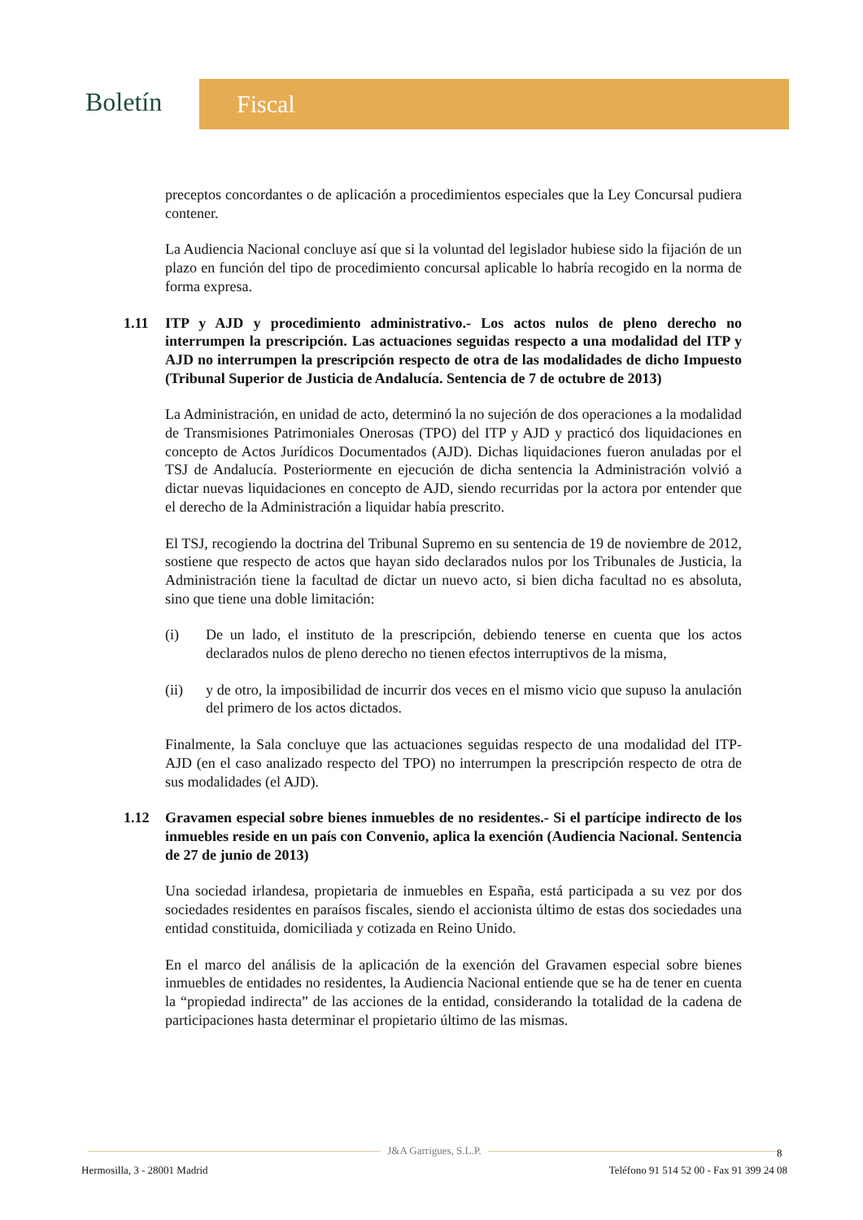Boletín
Fiscal
preceptos concordantes o de aplicación a procedimientos especiales que la Ley Concursal pudiera contener.
La Audiencia Nacional concluye así que si la voluntad del legislador hubiese sido la fijación de un plazo en función del tipo de procedimiento concursal aplicable lo habría recogido en la norma de forma expresa.
1.11 ITP y AJD y procedimiento administrativo.- Los actos nulos de pleno derecho no interrumpen la prescripción. Las actuaciones seguidas respecto a una modalidad del ITP y AJD no interrumpen la prescripción respecto de otra de las modalidades de dicho Impuesto (Tribunal Superior de Justicia de Andalucía. Sentencia de 7 de octubre de 2013)
La Administración, en unidad de acto, determinó la no sujeción de dos operaciones a la modalidad de Transmisiones Patrimoniales Onerosas (TPO) del ITP y AJD y practicó dos liquidaciones en concepto de Actos Jurídicos Documentados (AJD). Dichas liquidaciones fueron anuladas por el TSJ de Andalucía. Posteriormente en ejecución de dicha sentencia la Administración volvió a dictar nuevas liquidaciones en concepto de AJD, siendo recurridas por la actora por entender que el derecho de la Administración a liquidar había prescrito.
El TSJ, recogiendo la doctrina del Tribunal Supremo en su sentencia de 19 de noviembre de 2012, sostiene que respecto de actos que hayan sido declarados nulos por los Tribunales de Justicia, la Administración tiene la facultad de dictar un nuevo acto, si bien dicha facultad no es absoluta, sino que tiene una doble limitación:
(i) De un lado, el instituto de la prescripción, debiendo tenerse en cuenta que los actos declarados nulos de pleno derecho no tienen efectos interruptivos de la misma,
(ii) y de otro, la imposibilidad de incurrir dos veces en el mismo vicio que supuso la anulación del primero de los actos dictados.
Finalmente, la Sala concluye que las actuaciones seguidas respecto de una modalidad del ITP-AJD (en el caso analizado respecto del TPO) no interrumpen la prescripción respecto de otra de sus modalidades (el AJD).
1.12 Gravamen especial sobre bienes inmuebles de no residentes.- Si el partícipe indirecto de los inmuebles reside en un país con Convenio, aplica la exención (Audiencia Nacional. Sentencia de 27 de junio de 2013)
Una sociedad irlandesa, propietaria de inmuebles en España, está participada a su vez por dos sociedades residentes en paraísos fiscales, siendo el accionista último de estas dos sociedades una entidad constituida, domiciliada y cotizada en Reino Unido.
En el marco del análisis de la aplicación de la exención del Gravamen especial sobre bienes inmuebles de entidades no residentes, la Audiencia Nacional entiende que se ha de tener en cuenta la “propiedad indirecta” de las acciones de la entidad, considerando la totalidad de la cadena de participaciones hasta determinar el propietario último de las mismas.
J&A Garrigues, S.L.P.
Hermosilla, 3 - 28001 Madrid Teléfono 91 514 52 00 - Fax 91 399 24 08
8